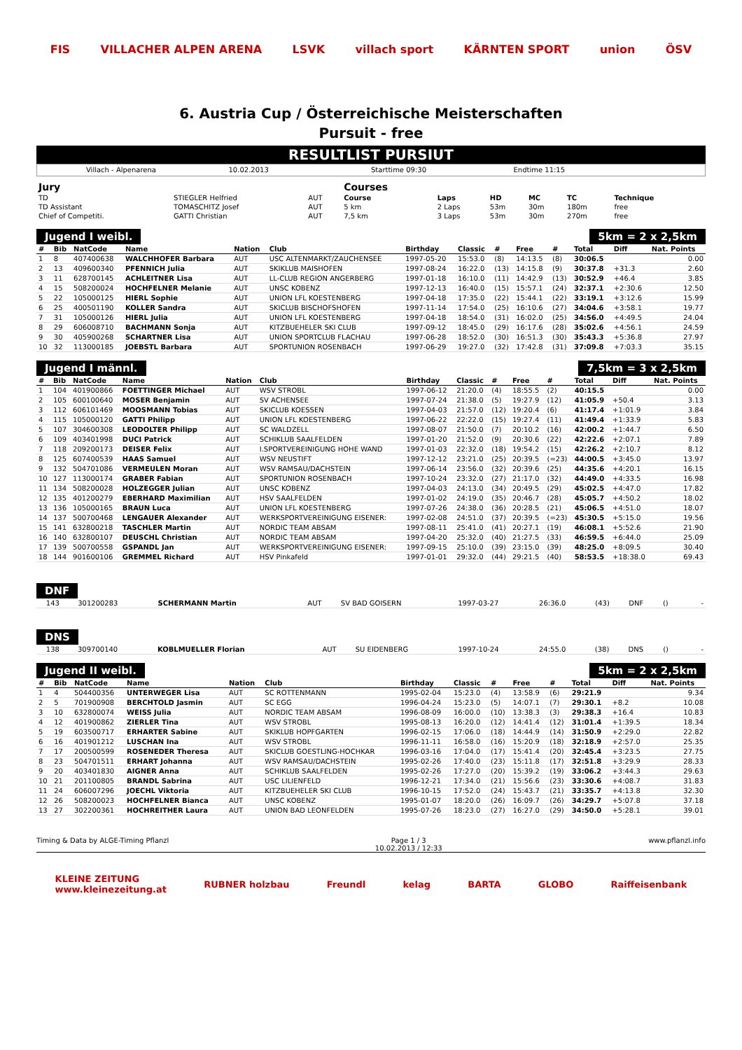FIS VILLACHER ALPEN ARENA LSVK villach sport KÄRNTEN SPORT union ÖSV
6. Austria Cup / Österreichische Meisterschaften
Pursuit - free
RESULTLIST PURSIUT
Villach - Alpenarena 10.02.2013 Starttime 09:30 Endtime 11:15
| Jury | | | Courses | | | | | | |
| TD | STIEGLER Helfried | AUT | Course | Laps | HD | MC | TC | Technique | |
| TD Assistant | TOMASCHITZ Josef | AUT | 5 km | 2 Laps | 53m | 30m | 180m | free | |
| Chief of Competiti. | GATTI Christian | AUT | 7,5 km | 3 Laps | 53m | 30m | 270m | free | |
Jugend I weibl. 5km = 2 x 2,5km
| # | Bib | NatCode | Name | Nation | Club | Birthday | Classic | # | Free | # | Total | Diff | Nat. Points |
| --- | --- | --- | --- | --- | --- | --- | --- | --- | --- | --- | --- | --- | --- |
| 1 | 8 | 407400638 | WALCHHOFER Barbara | AUT | USC ALTENMARKT/ZAUCHENSEE | 1997-05-20 | 15:53.0 | (8) | 14:13.5 | (8) | 30:06.5 | | 0.00 |
| 2 | 13 | 409600340 | PFENNICH Julia | AUT | SKIKLUB MAISHOFEN | 1997-08-24 | 16:22.0 | (13) | 14:15.8 | (9) | 30:37.8 | +31.3 | 2.60 |
| 3 | 11 | 628700145 | ACHLEITNER Lisa | AUT | LL-CLUB REGION ANGERBERG | 1997-01-18 | 16:10.0 | (11) | 14:42.9 | (13) | 30:52.9 | +46.4 | 3.85 |
| 4 | 15 | 508200024 | HOCHFELNER Melanie | AUT | UNSC KOBENZ | 1997-12-13 | 16:40.0 | (15) | 15:57.1 | (24) | 32:37.1 | +2:30.6 | 12.50 |
| 5 | 22 | 105000125 | HIERL Sophie | AUT | UNION LFL KOESTENBERG | 1997-04-18 | 17:35.0 | (22) | 15:44.1 | (22) | 33:19.1 | +3:12.6 | 15.99 |
| 6 | 25 | 400501190 | KOLLER Sandra | AUT | SKICLUB BISCHOFSHOFEN | 1997-11-14 | 17:54.0 | (25) | 16:10.6 | (27) | 34:04.6 | +3:58.1 | 19.77 |
| 7 | 31 | 105000126 | HIERL Julia | AUT | UNION LFL KOESTENBERG | 1997-04-18 | 18:54.0 | (31) | 16:02.0 | (25) | 34:56.0 | +4:49.5 | 24.04 |
| 8 | 29 | 606008710 | BACHMANN Sonja | AUT | KITZBUEHELER SKI CLUB | 1997-09-12 | 18:45.0 | (29) | 16:17.6 | (28) | 35:02.6 | +4:56.1 | 24.59 |
| 9 | 30 | 405900268 | SCHARTNER Lisa | AUT | UNION SPORTCLUB FLACHAU | 1997-06-28 | 18:52.0 | (30) | 16:51.3 | (30) | 35:43.3 | +5:36.8 | 27.97 |
| 10 | 32 | 113000185 | JOEBSTL Barbara | AUT | SPORTUNION ROSENBACH | 1997-06-29 | 19:27.0 | (32) | 17:42.8 | (31) | 37:09.8 | +7:03.3 | 35.15 |
Jugend I männl. 7,5km = 3 x 2,5km
| # | Bib | NatCode | Name | Nation | Club | Birthday | Classic | # | Free | # | Total | Diff | Nat. Points |
| --- | --- | --- | --- | --- | --- | --- | --- | --- | --- | --- | --- | --- | --- |
| 1 | 104 | 401900866 | FOETTINGER Michael | AUT | WSV STROBL | 1997-06-12 | 21:20.0 | (4) | 18:55.5 | (2) | 40:15.5 | | 0.00 |
| 2 | 105 | 600100640 | MOSER Benjamin | AUT | SV ACHENSEE | 1997-07-24 | 21:38.0 | (5) | 19:27.9 | (12) | 41:05.9 | +50.4 | 3.13 |
| 3 | 112 | 606101469 | MOOSMANN Tobias | AUT | SKICLUB KOESSEN | 1997-04-03 | 21:57.0 | (12) | 19:20.4 | (6) | 41:17.4 | +1:01.9 | 3.84 |
| 4 | 115 | 105000120 | GATTI Philipp | AUT | UNION LFL KOESTENBERG | 1997-06-22 | 22:22.0 | (15) | 19:27.4 | (11) | 41:49.4 | +1:33.9 | 5.83 |
| 5 | 107 | 304600308 | LEODOLTER Philipp | AUT | SC WALDZELL | 1997-08-07 | 21:50.0 | (7) | 20:10.2 | (16) | 42:00.2 | +1:44.7 | 6.50 |
| 6 | 109 | 403401998 | DUCI Patrick | AUT | SCHIKLUB SAALFELDEN | 1997-01-20 | 21:52.0 | (9) | 20:30.6 | (22) | 42:22.6 | +2:07.1 | 7.89 |
| 7 | 118 | 209200173 | DEISER Felix | AUT | I.SPORTVEREINIGUNG HOHE WAND | 1997-01-03 | 22:32.0 | (18) | 19:54.2 | (15) | 42:26.2 | +2:10.7 | 8.12 |
| 8 | 125 | 607400539 | HAAS Samuel | AUT | WSV NEUSTIFT | 1997-12-12 | 23:21.0 | (25) | 20:39.5 | (=23) | 44:00.5 | +3:45.0 | 13.97 |
| 9 | 132 | 504701086 | VERMEULEN Moran | AUT | WSV RAMSAU/DACHSTEIN | 1997-06-14 | 23:56.0 | (32) | 20:39.6 | (25) | 44:35.6 | +4:20.1 | 16.15 |
| 10 | 127 | 113000174 | GRABER Fabian | AUT | SPORTUNION ROSENBACH | 1997-10-24 | 23:32.0 | (27) | 21:17.0 | (32) | 44:49.0 | +4:33.5 | 16.98 |
| 11 | 134 | 508200028 | HOLZEGGER Julian | AUT | UNSC KOBENZ | 1997-04-03 | 24:13.0 | (34) | 20:49.5 | (29) | 45:02.5 | +4:47.0 | 17.82 |
| 12 | 135 | 401200279 | EBERHARD Maximilian | AUT | HSV SAALFELDEN | 1997-01-02 | 24:19.0 | (35) | 20:46.7 | (28) | 45:05.7 | +4:50.2 | 18.02 |
| 13 | 136 | 105000165 | BRAUN Luca | AUT | UNION LFL KOESTENBERG | 1997-07-26 | 24:38.0 | (36) | 20:28.5 | (21) | 45:06.5 | +4:51.0 | 18.07 |
| 14 | 137 | 500700468 | LENGAUER Alexander | AUT | WERKSPORTVEREINIGUNG EISENER: | 1997-02-08 | 24:51.0 | (37) | 20:39.5 | (=23) | 45:30.5 | +5:15.0 | 19.56 |
| 15 | 141 | 632800218 | TASCHLER Martin | AUT | NORDIC TEAM ABSAM | 1997-08-11 | 25:41.0 | (41) | 20:27.1 | (19) | 46:08.1 | +5:52.6 | 21.90 |
| 16 | 140 | 632800107 | DEUSCHL Christian | AUT | NORDIC TEAM ABSAM | 1997-04-20 | 25:32.0 | (40) | 21:27.5 | (33) | 46:59.5 | +6:44.0 | 25.09 |
| 17 | 139 | 500700558 | GSPANDL Jan | AUT | WERKSPORTVEREINIGUNG EISENER: | 1997-09-15 | 25:10.0 | (39) | 23:15.0 | (39) | 48:25.0 | +8:09.5 | 30.40 |
| 18 | 144 | 901600106 | GREMMEL Richard | AUT | HSV Pinkafeld | 1997-01-01 | 29:32.0 | (44) | 29:21.5 | (40) | 58:53.5 | +18:38.0 | 69.43 |
DNF
| | 143 | 301200283 | SCHERMANN Martin | AUT | SV BAD GOISERN | 1997-03-27 | 26:36.0 | (43) | DNF | () | | | - |
DNS
| | 138 | 309700140 | KOBLMUELLER Florian | AUT | SU EIDENBERG | 1997-10-24 | 24:55.0 | (38) | DNS | () | | | - |
Jugend II weibl. 5km = 2 x 2,5km
| # | Bib | NatCode | Name | Nation | Club | Birthday | Classic | # | Free | # | Total | Diff | Nat. Points |
| --- | --- | --- | --- | --- | --- | --- | --- | --- | --- | --- | --- | --- | --- |
| 1 | 4 | 504400356 | UNTERWEGER Lisa | AUT | SC ROTTENMANN | 1995-02-04 | 15:23.0 | (4) | 13:58.9 | (6) | 29:21.9 | | 9.34 |
| 2 | 5 | 701900908 | BERCHTOLD Jasmin | AUT | SC EGG | 1996-04-24 | 15:23.0 | (5) | 14:07.1 | (7) | 29:30.1 | +8.2 | 10.08 |
| 3 | 10 | 632800074 | WEISS Julia | AUT | NORDIC TEAM ABSAM | 1996-08-09 | 16:00.0 | (10) | 13:38.3 | (3) | 29:38.3 | +16.4 | 10.83 |
| 4 | 12 | 401900862 | ZIERLER Tina | AUT | WSV STROBL | 1995-08-13 | 16:20.0 | (12) | 14:41.4 | (12) | 31:01.4 | +1:39.5 | 18.34 |
| 5 | 19 | 603500717 | ERHARTER Sabine | AUT | SKIKLUB HOPFGARTEN | 1996-02-15 | 17:06.0 | (18) | 14:44.9 | (14) | 31:50.9 | +2:29.0 | 22.82 |
| 6 | 16 | 401901212 | LUSCHAN Ina | AUT | WSV STROBL | 1996-11-11 | 16:58.0 | (16) | 15:20.9 | (18) | 32:18.9 | +2:57.0 | 25.35 |
| 7 | 17 | 200500599 | ROSENEDER Theresa | AUT | SKICLUB GOESTLING-HOCHKAR | 1996-03-16 | 17:04.0 | (17) | 15:41.4 | (20) | 32:45.4 | +3:23.5 | 27.75 |
| 8 | 23 | 504701511 | ERHART Johanna | AUT | WSV RAMSAU/DACHSTEIN | 1995-02-26 | 17:40.0 | (23) | 15:11.8 | (17) | 32:51.8 | +3:29.9 | 28.33 |
| 9 | 20 | 403401830 | AIGNER Anna | AUT | SCHIKLUB SAALFELDEN | 1995-02-26 | 17:27.0 | (20) | 15:39.2 | (19) | 33:06.2 | +3:44.3 | 29.63 |
| 10 | 21 | 201100805 | BRANDL Sabrina | AUT | USC LILIENFELD | 1996-12-21 | 17:34.0 | (21) | 15:56.6 | (23) | 33:30.6 | +4:08.7 | 31.83 |
| 11 | 24 | 606007296 | JOECHL Viktoria | AUT | KITZBUEHELER SKI CLUB | 1996-10-15 | 17:52.0 | (24) | 15:43.7 | (21) | 33:35.7 | +4:13.8 | 32.30 |
| 12 | 26 | 508200023 | HOCHFELNER Bianca | AUT | UNSC KOBENZ | 1995-01-07 | 18:20.0 | (26) | 16:09.7 | (26) | 34:29.7 | +5:07.8 | 37.18 |
| 13 | 27 | 302200361 | HOCHREITHER Laura | AUT | UNION BAD LEONFELDEN | 1995-07-26 | 18:23.0 | (27) | 16:27.0 | (29) | 34:50.0 | +5:28.1 | 39.01 |
Timing & Data by ALGE-Timing Pflanzl Page 1 / 3
10.02.2013 / 12:33 www.pflanzl.info
KLEINE ZEITUNG
www.kleinezeitung.at RUBNER holzbau Freundl kelag BARTA GLOBO Raiffeisenbank